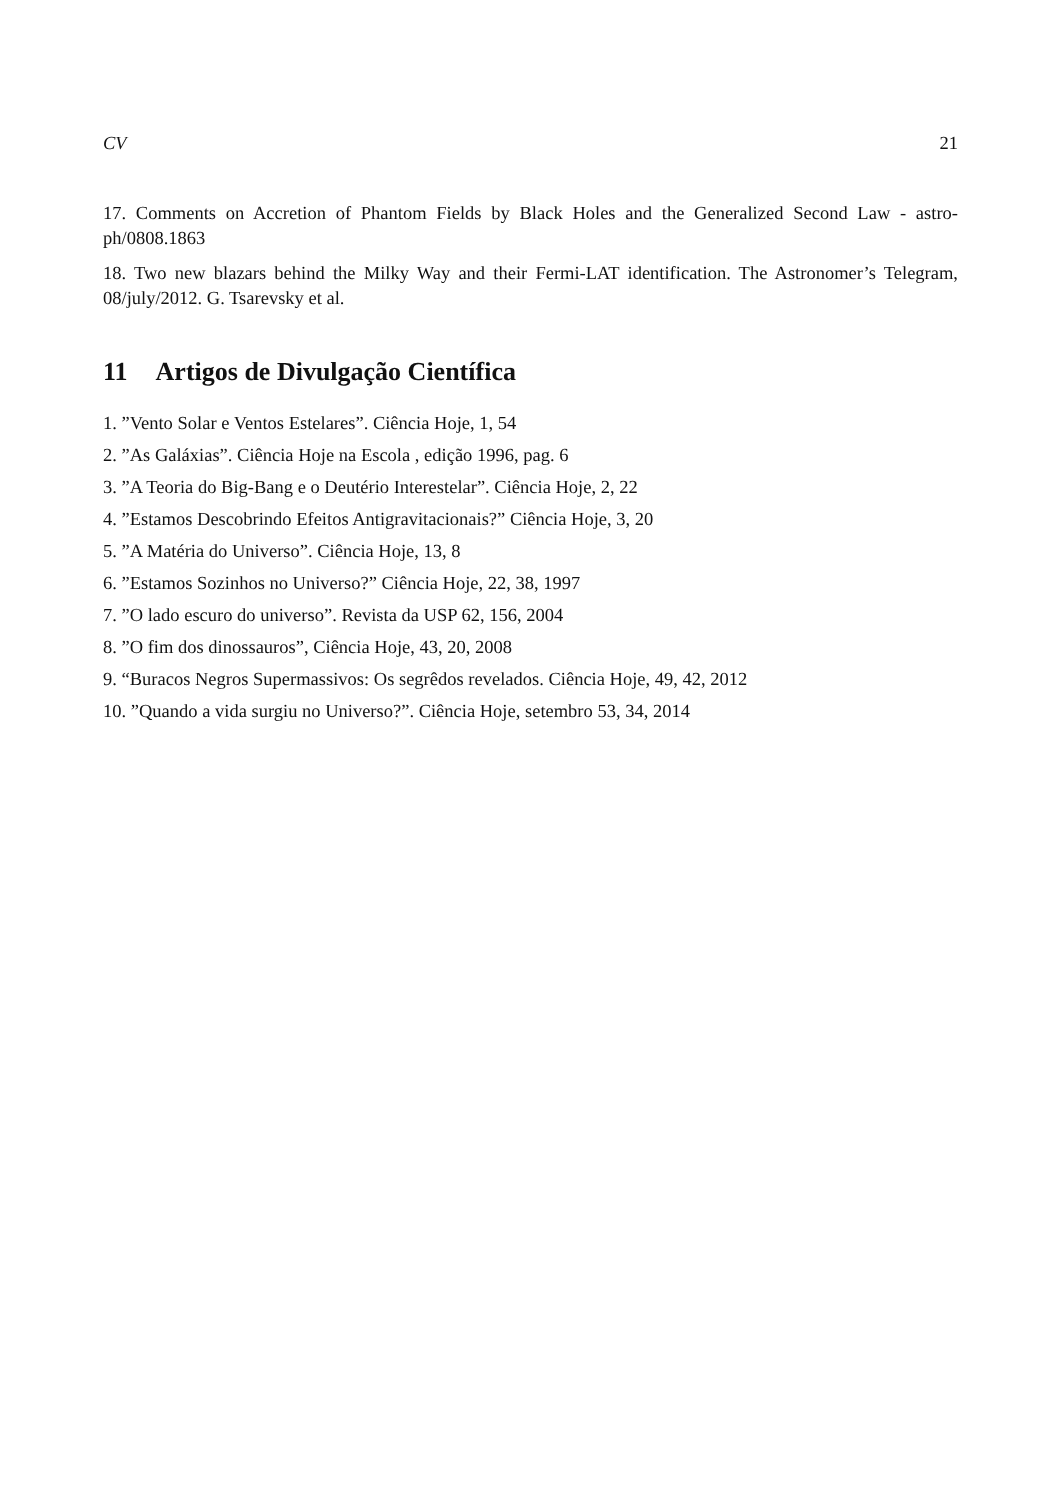CV 21
17. Comments on Accretion of Phantom Fields by Black Holes and the Generalized Second Law - astro-ph/0808.1863
18. Two new blazars behind the Milky Way and their Fermi-LAT identification. The Astronomer’s Telegram, 08/july/2012. G. Tsarevsky et al.
11 Artigos de Divulgação Científica
1. ”Vento Solar e Ventos Estelares”. Ciência Hoje, 1, 54
2. ”As Galáxias”. Ciência Hoje na Escola , edição 1996, pag. 6
3. ”A Teoria do Big-Bang e o Deutério Interestelar”. Ciência Hoje, 2, 22
4. ”Estamos Descobrindo Efeitos Antigravitacionais?” Ciência Hoje, 3, 20
5. ”A Matéria do Universo”. Ciência Hoje, 13, 8
6. ”Estamos Sozinhos no Universo?” Ciência Hoje, 22, 38, 1997
7. ”O lado escuro do universo”. Revista da USP 62, 156, 2004
8. ”O fim dos dinossauros”, Ciência Hoje, 43, 20, 2008
9. “Buracos Negros Supermassivos: Os segrêdos revelados. Ciência Hoje, 49, 42, 2012
10. ”Quando a vida surgiu no Universo?”. Ciência Hoje, setembro 53, 34, 2014